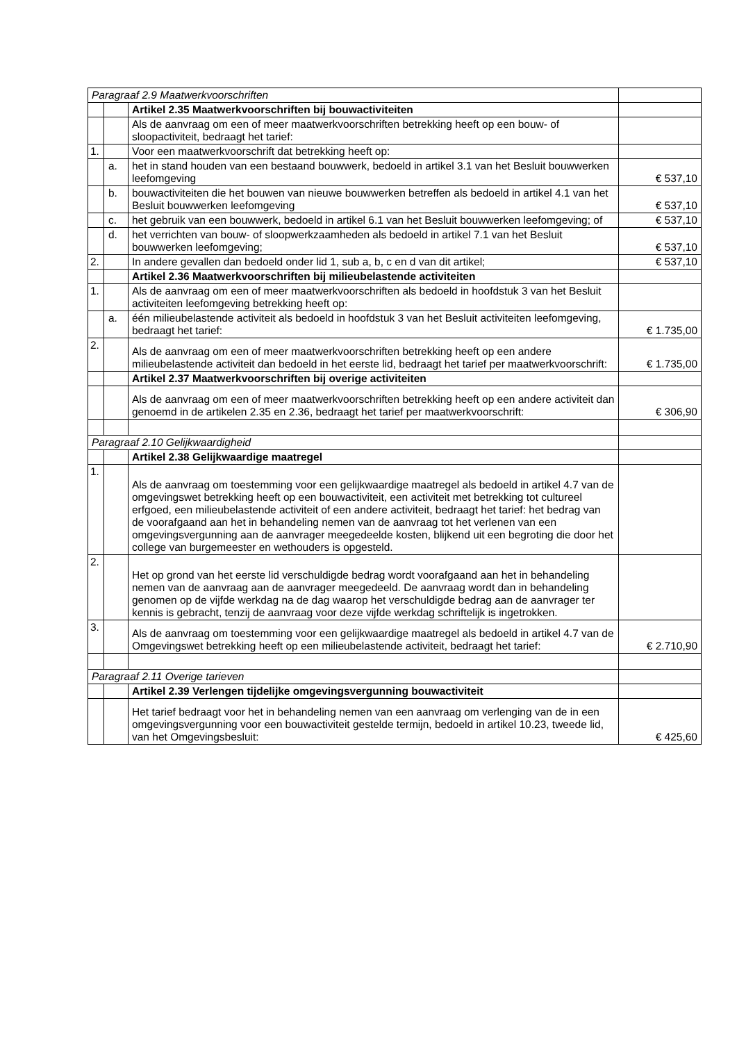| Paragraaf 2.9 Maatwerkvoorschriften | | | |
| | | Artikel 2.35 Maatwerkvoorschriften bij bouwactiviteiten | |
| | | Als de aanvraag om een of meer maatwerkvoorschriften betrekking heeft op een bouw- of sloopactiviteit, bedraagt het tarief: | |
| 1. | | Voor een maatwerkvoorschrift dat betrekking heeft op: | |
| | a. | het in stand houden van een bestaand bouwwerk, bedoeld in artikel 3.1 van het Besluit bouwwerken leefomgeving | € 537,10 |
| | b. | bouwactiviteiten die het bouwen van nieuwe bouwwerken betreffen als bedoeld in artikel 4.1 van het Besluit bouwwerken leefomgeving | € 537,10 |
| | c. | het gebruik van een bouwwerk, bedoeld in artikel 6.1 van het Besluit bouwwerken leefomgeving; of | € 537,10 |
| | d. | het verrichten van bouw- of sloopwerkzaamheden als bedoeld in artikel 7.1 van het Besluit bouwwerken leefomgeving; | € 537,10 |
| 2. | | In andere gevallen dan bedoeld onder lid 1, sub a, b, c en d van dit artikel; | € 537,10 |
| | | Artikel 2.36 Maatwerkvoorschriften bij milieubelastende activiteiten | |
| 1. | | Als de aanvraag om een of meer maatwerkvoorschriften als bedoeld in hoofdstuk 3 van het Besluit activiteiten leefomgeving betrekking heeft op: | |
| | a. | één milieubelastende activiteit als bedoeld in hoofdstuk 3 van het Besluit activiteiten leefomgeving, bedraagt het tarief: | € 1.735,00 |
| 2. | | Als de aanvraag om een of meer maatwerkvoorschriften betrekking heeft op een andere milieubelastende activiteit dan bedoeld in het eerste lid, bedraagt het tarief per maatwerkvoorschrift: | € 1.735,00 |
| | | Artikel 2.37 Maatwerkvoorschriften bij overige activiteiten | |
| | | Als de aanvraag om een of meer maatwerkvoorschriften betrekking heeft op een andere activiteit dan genoemd in de artikelen 2.35 en 2.36, bedraagt het tarief per maatwerkvoorschrift: | € 306,90 |
| Paragraaf 2.10 Gelijkwaardigheid | | | |
| | | Artikel 2.38 Gelijkwaardige maatregel | |
| 1. | | Als de aanvraag om toestemming voor een gelijkwaardige maatregel als bedoeld in artikel 4.7 van de omgevingswet betrekking heeft op een bouwactiviteit, een activiteit met betrekking tot cultureel erfgoed, een milieubelastende activiteit of een andere activiteit, bedraagt het tarief: het bedrag van de voorafgaand aan het in behandeling nemen van de aanvraag tot het verlenen van een omgevingsvergunning aan de aanvrager meegedeelde kosten, blijkend uit een begroting die door het college van burgemeester en wethouders is opgesteld. | |
| 2. | | Het op grond van het eerste lid verschuldigde bedrag wordt voorafgaand aan het in behandeling nemen van de aanvraag aan de aanvrager meegedeeld. De aanvraag wordt dan in behandeling genomen op de vijfde werkdag na de dag waarop het verschuldigde bedrag aan de aanvrager ter kennis is gebracht, tenzij de aanvraag voor deze vijfde werkdag schriftelijk is ingetrokken. | |
| 3. | | Als de aanvraag om toestemming voor een gelijkwaardige maatregel als bedoeld in artikel 4.7 van de Omgevingswet betrekking heeft op een milieubelastende activiteit, bedraagt het tarief: | € 2.710,90 |
| Paragraaf 2.11 Overige tarieven | | | |
| | | Artikel 2.39 Verlengen tijdelijke omgevingsvergunning bouwactiviteit | |
| | | Het tarief bedraagt voor het in behandeling nemen van een aanvraag om verlenging van de in een omgevingsvergunning voor een bouwactiviteit gestelde termijn, bedoeld in artikel 10.23, tweede lid, van het Omgevingsbesluit: | € 425,60 |